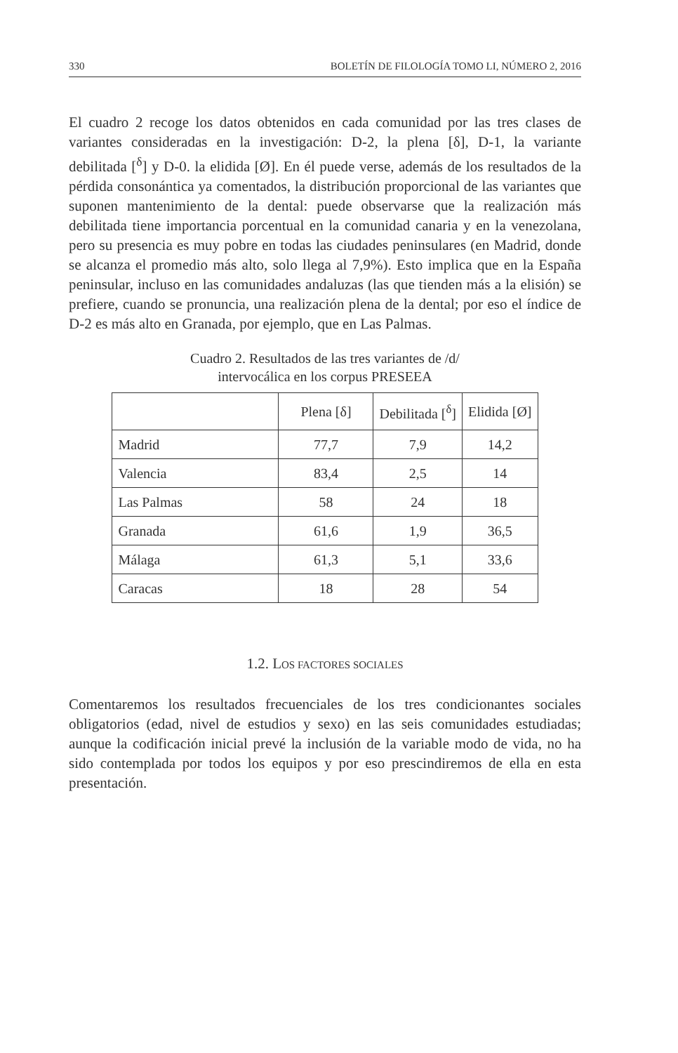330 BOLETÍN DE FILOLOGÍA TOMO LI, NÚMERO 2, 2016
El cuadro 2 recoge los datos obtenidos en cada comunidad por las tres clases de variantes consideradas en la investigación: D-2, la plena [δ], D-1, la variante debilitada [<sup>δ</sup>] y D-0. la elidida [Ø]. En él puede verse, además de los resultados de la pérdida consonántica ya comentados, la distribución proporcional de las variantes que suponen mantenimiento de la dental: puede observarse que la realización más debilitada tiene importancia porcentual en la comunidad canaria y en la venezolana, pero su presencia es muy pobre en todas las ciudades peninsulares (en Madrid, donde se alcanza el promedio más alto, solo llega al 7,9%). Esto implica que en la España peninsular, incluso en las comunidades andaluzas (las que tienden más a la elisión) se prefiere, cuando se pronuncia, una realización plena de la dental; por eso el índice de D-2 es más alto en Granada, por ejemplo, que en Las Palmas.
Cuadro 2. Resultados de las tres variantes de /d/
intervocálica en los corpus PRESEEA
| | Plena [δ] | Debilitada [<sup>δ</sup>] | Elidida [Ø] |
| --- | --- | --- | --- |
| Madrid | 77,7 | 7,9 | 14,2 |
| Valencia | 83,4 | 2,5 | 14 |
| Las Palmas | 58 | 24 | 18 |
| Granada | 61,6 | 1,9 | 36,5 |
| Málaga | 61,3 | 5,1 | 33,6 |
| Caracas | 18 | 28 | 54 |
1.2. LOS FACTORES SOCIALES
Comentaremos los resultados frecuenciales de los tres condicionantes sociales obligatorios (edad, nivel de estudios y sexo) en las seis comunidades estudiadas; aunque la codificación inicial prevé la inclusión de la variable modo de vida, no ha sido contemplada por todos los equipos y por eso prescindiremos de ella en esta presentación.